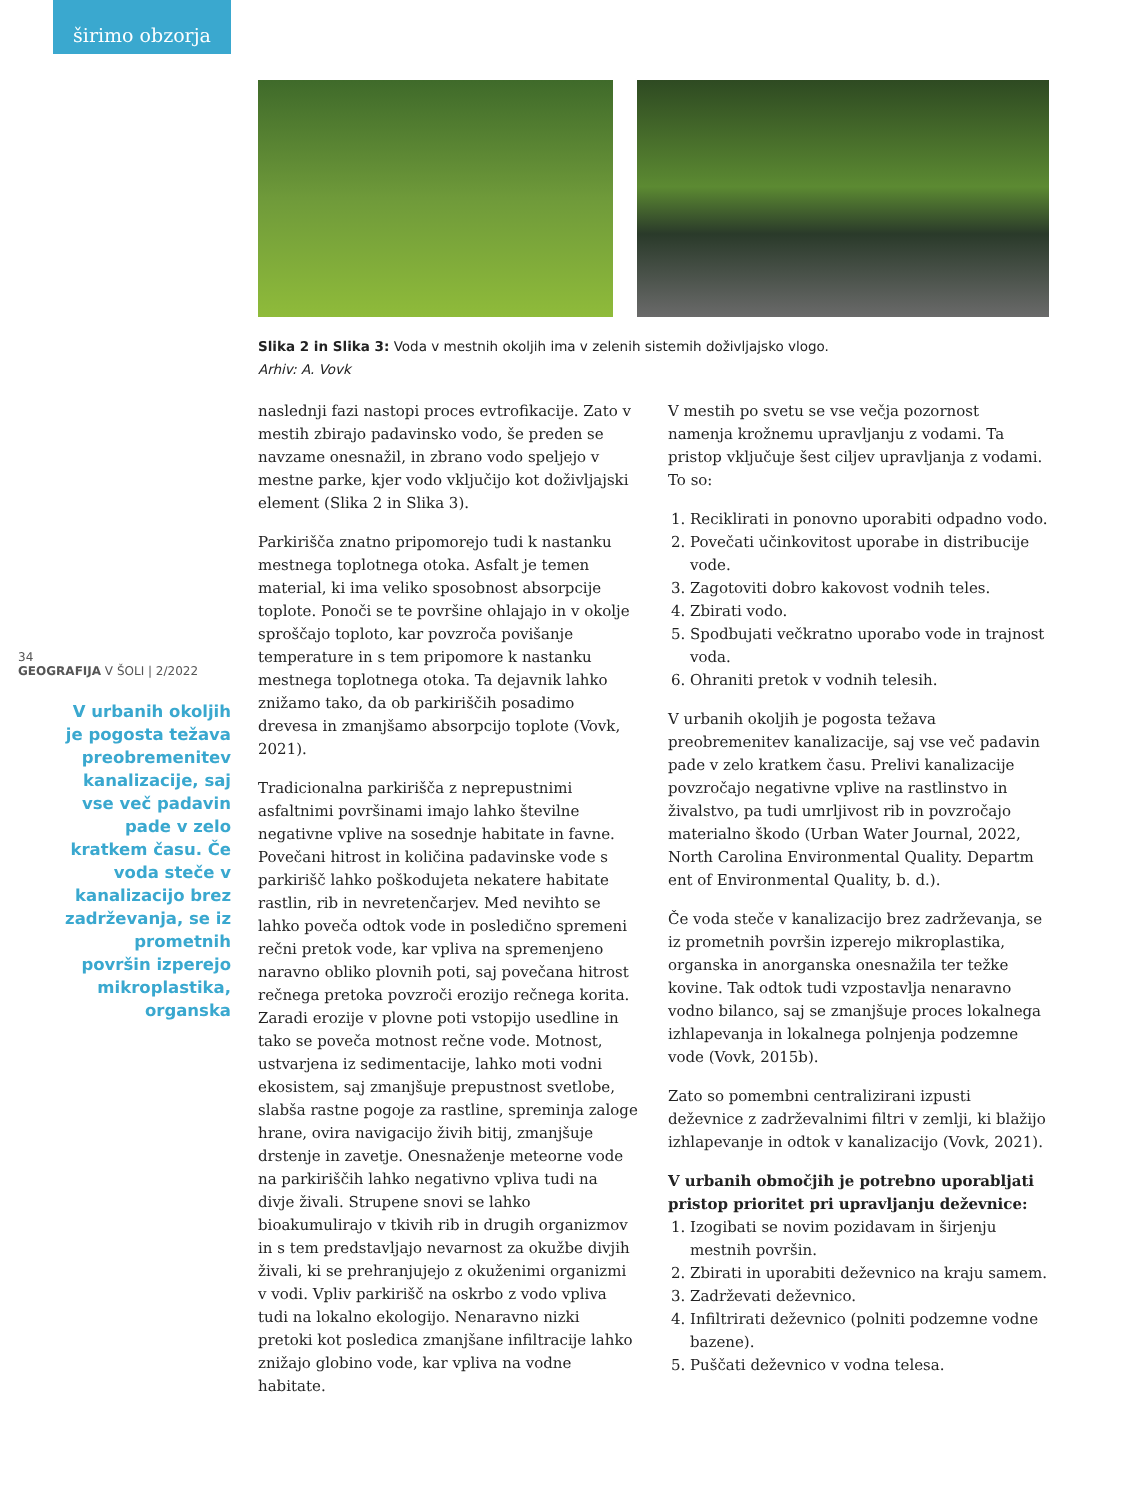širimo obzorja
Slika 2 in Slika 3: Voda v mestnih okoljih ima v zelenih sistemih doživljajsko vlogo.
Arhiv: A. Vovk
34
GEOGRAFIJA V ŠOLI | 2/2022
V urbanih okoljih je pogosta težava preobremenitev kanalizacije, saj vse več padavin pade v zelo kratkem času. Če voda steče v kanalizacijo brez zadrževanja, se iz prometnih površin izperejo mikroplastika, organska
naslednji fazi nastopi proces evtrofikacije. Zato v mestih zbirajo padavinsko vodo, še preden se navzame onesnažil, in zbrano vodo speljejo v mestne parke, kjer vodo vključijo kot doživljajski element (Slika 2 in Slika 3).
Parkirišča znatno pripomorejo tudi k nastanku mestnega toplotnega otoka. Asfalt je temen material, ki ima veliko sposobnost absorpcije toplote. Ponoči se te površine ohlajajo in v okolje sproščajo toploto, kar povzroča povišanje temperature in s tem pripomore k nastanku mestnega toplotnega otoka. Ta dejavnik lahko znižamo tako, da ob parkiriščih posadimo drevesa in zmanjšamo absorpcijo toplote (Vovk, 2021).
Tradicionalna parkirišča z neprepustnimi asfaltnimi površinami imajo lahko številne negativne vplive na sosednje habitate in favne. Povečani hitrost in količina padavinske vode s parkirišč lahko poškodujeta nekatere habitate rastlin, rib in nevretenčarjev. Med nevihto se lahko poveča odtok vode in posledično spremeni rečni pretok vode, kar vpliva na spremenjeno naravno obliko plovnih poti, saj povečana hitrost rečnega pretoka povzroči erozijo rečnega korita. Zaradi erozije v plovne poti vstopijo usedline in tako se poveča motnost rečne vode. Motnost, ustvarjena iz sedimentacije, lahko moti vodni ekosistem, saj zmanjšuje prepustnost svetlobe, slabša rastne pogoje za rastline, spreminja zaloge hrane, ovira navigacijo živih bitij, zmanjšuje drstenje in zavetje. Onesnaženje meteorne vode na parkiriščih lahko negativno vpliva tudi na divje živali. Strupene snovi se lahko bioakumulirajo v tkivih rib in drugih organizmov in s tem predstavljajo nevarnost za okužbe divjih živali, ki se prehranjujejo z okuženimi organizmi v vodi. Vpliv parkirišč na oskrbo z vodo vpliva tudi na lokalno ekologijo. Nenaravno nizki pretoki kot posledica zmanjšane infiltracije lahko znižajo globino vode, kar vpliva na vodne habitate.
V mestih po svetu se vse večja pozornost namenja krožnemu upravljanju z vodami. Ta pristop vključuje šest ciljev upravljanja z vodami. To so:
1. Reciklirati in ponovno uporabiti odpadno vodo.
2. Povečati učinkovitost uporabe in distribucije vode.
3. Zagotoviti dobro kakovost vodnih teles.
4. Zbirati vodo.
5. Spodbujati večkratno uporabo vode in trajnost voda.
6. Ohraniti pretok v vodnih telesih.
V urbanih okoljih je pogosta težava preobremenitev kanalizacije, saj vse več padavin pade v zelo kratkem času. Prelivi kanalizacije povzročajo negativne vplive na rastlinstvo in živalstvo, pa tudi umrljivost rib in povzročajo materialno škodo (Urban Water Journal, 2022, North Carolina Environmental Quality. Departm ent of Environmental Quality, b. d.).
Če voda steče v kanalizacijo brez zadrževanja, se iz prometnih površin izperejo mikroplastika, organska in anorganska onesnažila ter težke kovine. Tak odtok tudi vzpostavlja nenaravno vodno bilanco, saj se zmanjšuje proces lokalnega izhlapevanja in lokalnega polnjenja podzemne vode (Vovk, 2015b).
Zato so pomembni centralizirani izpusti deževnice z zadrževalnimi filtri v zemlji, ki blažijo izhlapevanje in odtok v kanalizacijo (Vovk, 2021).
V urbanih območjih je potrebno uporabljati pristop prioritet pri upravljanju deževnice:
1. Izogibati se novim pozidavam in širjenju mestnih površin.
2. Zbirati in uporabiti deževnico na kraju samem.
3. Zadrževati deževnico.
4. Infiltrirati deževnico (polniti podzemne vodne bazene).
5. Puščati deževnico v vodna telesa.